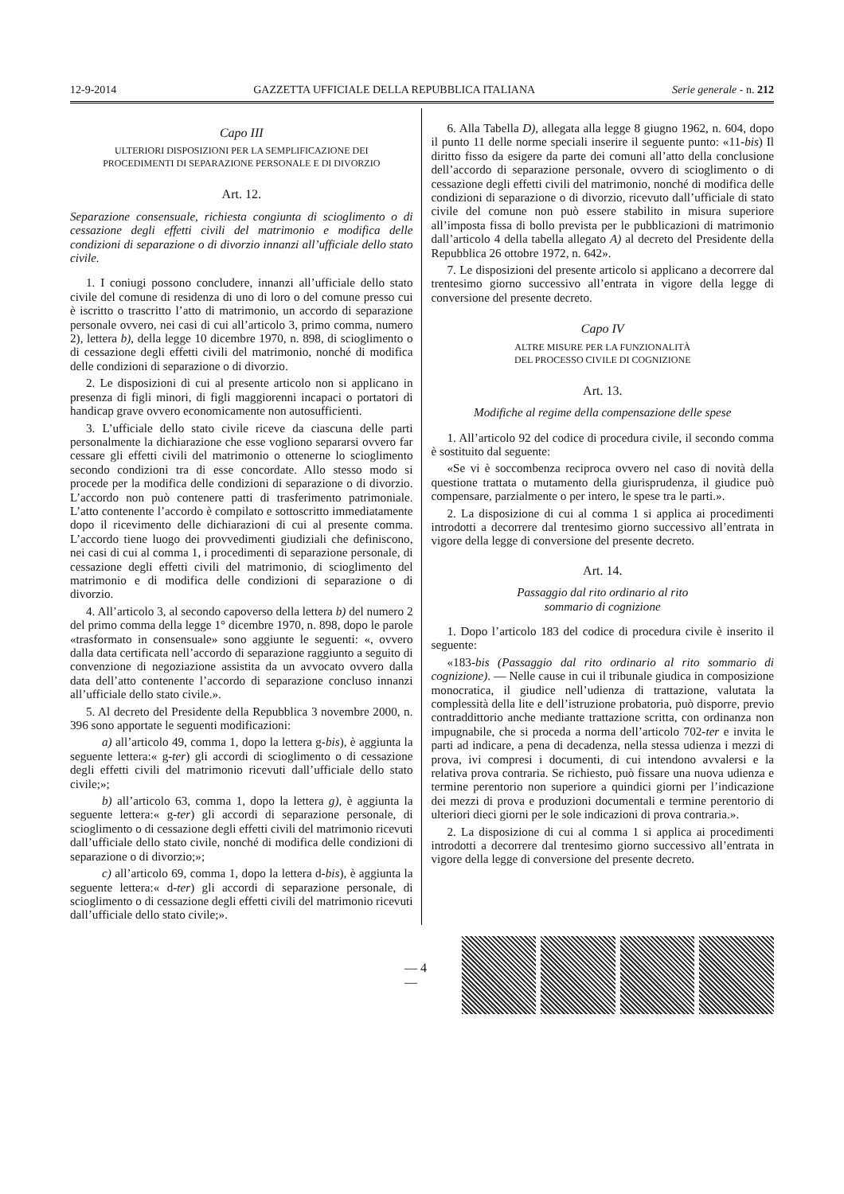12-9-2014 GAZZETTA UFFICIALE DELLA REPUBBLICA ITALIANA Serie generale - n. 212
Capo III
ULTERIORI DISPOSIZIONI PER LA SEMPLIFICAZIONE DEI
PROCEDIMENTI DI SEPARAZIONE PERSONALE E DI DIVORZIO
Art. 12.
Separazione consensuale, richiesta congiunta di scioglimento o di cessazione degli effetti civili del matrimonio e modifica delle condizioni di separazione o di divorzio innanzi all’ufficiale dello stato civile.
1. I coniugi possono concludere, innanzi all’ufficiale dello stato civile del comune di residenza di uno di loro o del comune presso cui è iscritto o trascritto l’atto di matrimonio, un accordo di separazione personale ovvero, nei casi di cui all’articolo 3, primo comma, numero 2), lettera b), della legge 10 dicembre 1970, n. 898, di scioglimento o di cessazione degli effetti civili del matrimonio, nonché di modifica delle condizioni di separazione o di divorzio.
2. Le disposizioni di cui al presente articolo non si applicano in presenza di figli minori, di figli maggiorenni incapaci o portatori di handicap grave ovvero economicamente non autosufficienti.
3. L’ufficiale dello stato civile riceve da ciascuna delle parti personalmente la dichiarazione che esse vogliono separarsi ovvero far cessare gli effetti civili del matrimonio o ottenerne lo scioglimento secondo condizioni tra di esse concordate. Allo stesso modo si procede per la modifica delle condizioni di separazione o di divorzio. L’accordo non può contenere patti di trasferimento patrimoniale. L’atto contenente l’accordo è compilato e sottoscritto immediatamente dopo il ricevimento delle dichiarazioni di cui al presente comma. L’accordo tiene luogo dei provvedimenti giudiziali che definiscono, nei casi di cui al comma 1, i procedimenti di separazione personale, di cessazione degli effetti civili del matrimonio, di scioglimento del matrimonio e di modifica delle condizioni di separazione o di divorzio.
4. All’articolo 3, al secondo capoverso della lettera b) del numero 2 del primo comma della legge 1° dicembre 1970, n. 898, dopo le parole «trasformato in consensuale» sono aggiunte le seguenti: «, ovvero dalla data certificata nell’accordo di separazione raggiunto a seguito di convenzione di negoziazione assistita da un avvocato ovvero dalla data dell’atto contenente l’accordo di separazione concluso innanzi all’ufficiale dello stato civile.».
5. Al decreto del Presidente della Repubblica 3 novembre 2000, n. 396 sono apportate le seguenti modificazioni:
a) all’articolo 49, comma 1, dopo la lettera g-bis), è aggiunta la seguente lettera:« g-ter) gli accordi di scioglimento o di cessazione degli effetti civili del matrimonio ricevuti dall’ufficiale dello stato civile;»;
b) all’articolo 63, comma 1, dopo la lettera g), è aggiunta la seguente lettera:« g-ter) gli accordi di separazione personale, di scioglimento o di cessazione degli effetti civili del matrimonio ricevuti dall’ufficiale dello stato civile, nonché di modifica delle condizioni di separazione o di divorzio;»;
c) all’articolo 69, comma 1, dopo la lettera d-bis), è aggiunta la seguente lettera:« d-ter) gli accordi di separazione personale, di scioglimento o di cessazione degli effetti civili del matrimonio ricevuti dall’ufficiale dello stato civile;».
6. Alla Tabella D), allegata alla legge 8 giugno 1962, n. 604, dopo il punto 11 delle norme speciali inserire il seguente punto: «11-bis) Il diritto fisso da esigere da parte dei comuni all’atto della conclusione dell’accordo di separazione personale, ovvero di scioglimento o di cessazione degli effetti civili del matrimonio, nonché di modifica delle condizioni di separazione o di divorzio, ricevuto dall’ufficiale di stato civile del comune non può essere stabilito in misura superiore all’imposta fissa di bollo prevista per le pubblicazioni di matrimonio dall’articolo 4 della tabella allegato A) al decreto del Presidente della Repubblica 26 ottobre 1972, n. 642».
7. Le disposizioni del presente articolo si applicano a decorrere dal trentesimo giorno successivo all’entrata in vigore della legge di conversione del presente decreto.
Capo IV
ALTRE MISURE PER LA FUNZIONALITÀ
DEL PROCESSO CIVILE DI COGNIZIONE
Art. 13.
Modifiche al regime della compensazione delle spese
1. All’articolo 92 del codice di procedura civile, il secondo comma è sostituito dal seguente:
«Se vi è soccombenza reciproca ovvero nel caso di novità della questione trattata o mutamento della giurisprudenza, il giudice può compensare, parzialmente o per intero, le spese tra le parti.».
2. La disposizione di cui al comma 1 si applica ai procedimenti introdotti a decorrere dal trentesimo giorno successivo all’entrata in vigore della legge di conversione del presente decreto.
Art. 14.
Passaggio dal rito ordinario al rito
sommario di cognizione
1. Dopo l’articolo 183 del codice di procedura civile è inserito il seguente:
«183-bis (Passaggio dal rito ordinario al rito sommario di cognizione). — Nelle cause in cui il tribunale giudica in composizione monocratica, il giudice nell’udienza di trattazione, valutata la complessità della lite e dell’istruzione probatoria, può disporre, previo contraddittorio anche mediante trattazione scritta, con ordinanza non impugnabile, che si proceda a norma dell’articolo 702-ter e invita le parti ad indicare, a pena di decadenza, nella stessa udienza i mezzi di prova, ivi compresi i documenti, di cui intendono avvalersi e la relativa prova contraria. Se richiesto, può fissare una nuova udienza e termine perentorio non superiore a quindici giorni per l’indicazione dei mezzi di prova e produzioni documentali e termine perentorio di ulteriori dieci giorni per le sole indicazioni di prova contraria.».
2. La disposizione di cui al comma 1 si applica ai procedimenti introdotti a decorrere dal trentesimo giorno successivo all’entrata in vigore della legge di conversione del presente decreto.
— 4 —